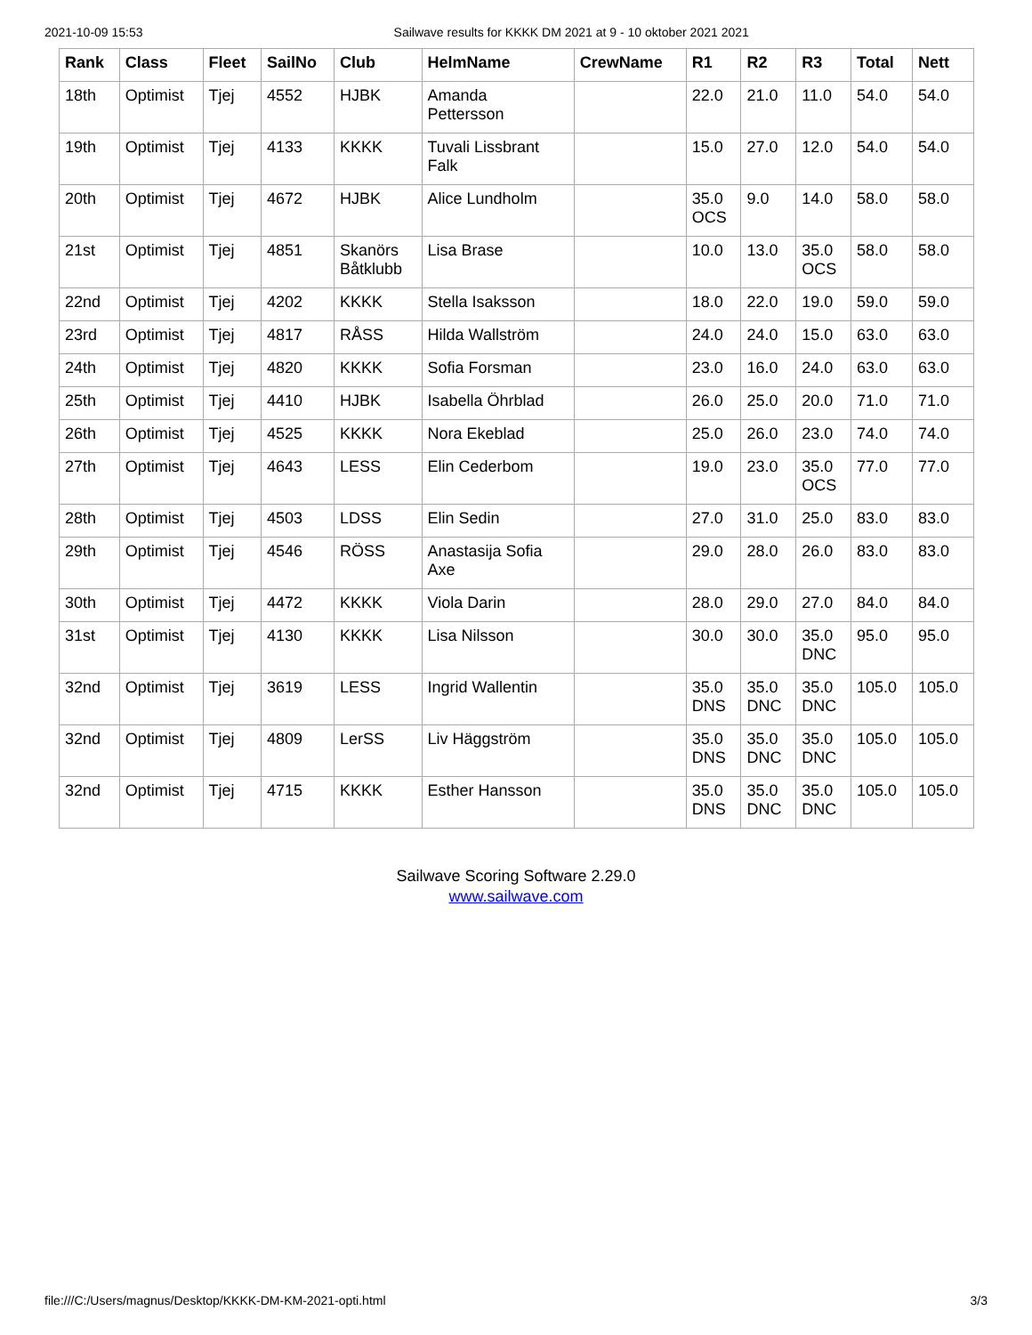2021-10-09 15:53 Sailwave results for KKKK DM 2021 at 9 - 10 oktober 2021 2021
| Rank | Class | Fleet | SailNo | Club | HelmName | CrewName | R1 | R2 | R3 | Total | Nett |
| --- | --- | --- | --- | --- | --- | --- | --- | --- | --- | --- | --- |
| 18th | Optimist | Tjej | 4552 | HJBK | Amanda Pettersson | | 22.0 | 21.0 | 11.0 | 54.0 | 54.0 |
| 19th | Optimist | Tjej | 4133 | KKKK | Tuvali Lissbrant Falk | | 15.0 | 27.0 | 12.0 | 54.0 | 54.0 |
| 20th | Optimist | Tjej | 4672 | HJBK | Alice Lundholm | | 35.0 OCS | 9.0 | 14.0 | 58.0 | 58.0 |
| 21st | Optimist | Tjej | 4851 | Skanörs Båtklubb | Lisa Brase | | 10.0 | 13.0 | 35.0 OCS | 58.0 | 58.0 |
| 22nd | Optimist | Tjej | 4202 | KKKK | Stella Isaksson | | 18.0 | 22.0 | 19.0 | 59.0 | 59.0 |
| 23rd | Optimist | Tjej | 4817 | RÅSS | Hilda Wallström | | 24.0 | 24.0 | 15.0 | 63.0 | 63.0 |
| 24th | Optimist | Tjej | 4820 | KKKK | Sofia Forsman | | 23.0 | 16.0 | 24.0 | 63.0 | 63.0 |
| 25th | Optimist | Tjej | 4410 | HJBK | Isabella Öhrblad | | 26.0 | 25.0 | 20.0 | 71.0 | 71.0 |
| 26th | Optimist | Tjej | 4525 | KKKK | Nora Ekeblad | | 25.0 | 26.0 | 23.0 | 74.0 | 74.0 |
| 27th | Optimist | Tjej | 4643 | LESS | Elin Cederbom | | 19.0 | 23.0 | 35.0 OCS | 77.0 | 77.0 |
| 28th | Optimist | Tjej | 4503 | LDSS | Elin Sedin | | 27.0 | 31.0 | 25.0 | 83.0 | 83.0 |
| 29th | Optimist | Tjej | 4546 | RÖSS | Anastasija Sofia Axe | | 29.0 | 28.0 | 26.0 | 83.0 | 83.0 |
| 30th | Optimist | Tjej | 4472 | KKKK | Viola Darin | | 28.0 | 29.0 | 27.0 | 84.0 | 84.0 |
| 31st | Optimist | Tjej | 4130 | KKKK | Lisa Nilsson | | 30.0 | 30.0 | 35.0 DNC | 95.0 | 95.0 |
| 32nd | Optimist | Tjej | 3619 | LESS | Ingrid Wallentin | | 35.0 DNS | 35.0 DNC | 35.0 DNC | 105.0 | 105.0 |
| 32nd | Optimist | Tjej | 4809 | LerSS | Liv Häggström | | 35.0 DNS | 35.0 DNC | 35.0 DNC | 105.0 | 105.0 |
| 32nd | Optimist | Tjej | 4715 | KKKK | Esther Hansson | | 35.0 DNS | 35.0 DNC | 35.0 DNC | 105.0 | 105.0 |
Sailwave Scoring Software 2.29.0
www.sailwave.com
file:///C:/Users/magnus/Desktop/KKKK-DM-KM-2021-opti.html 3/3